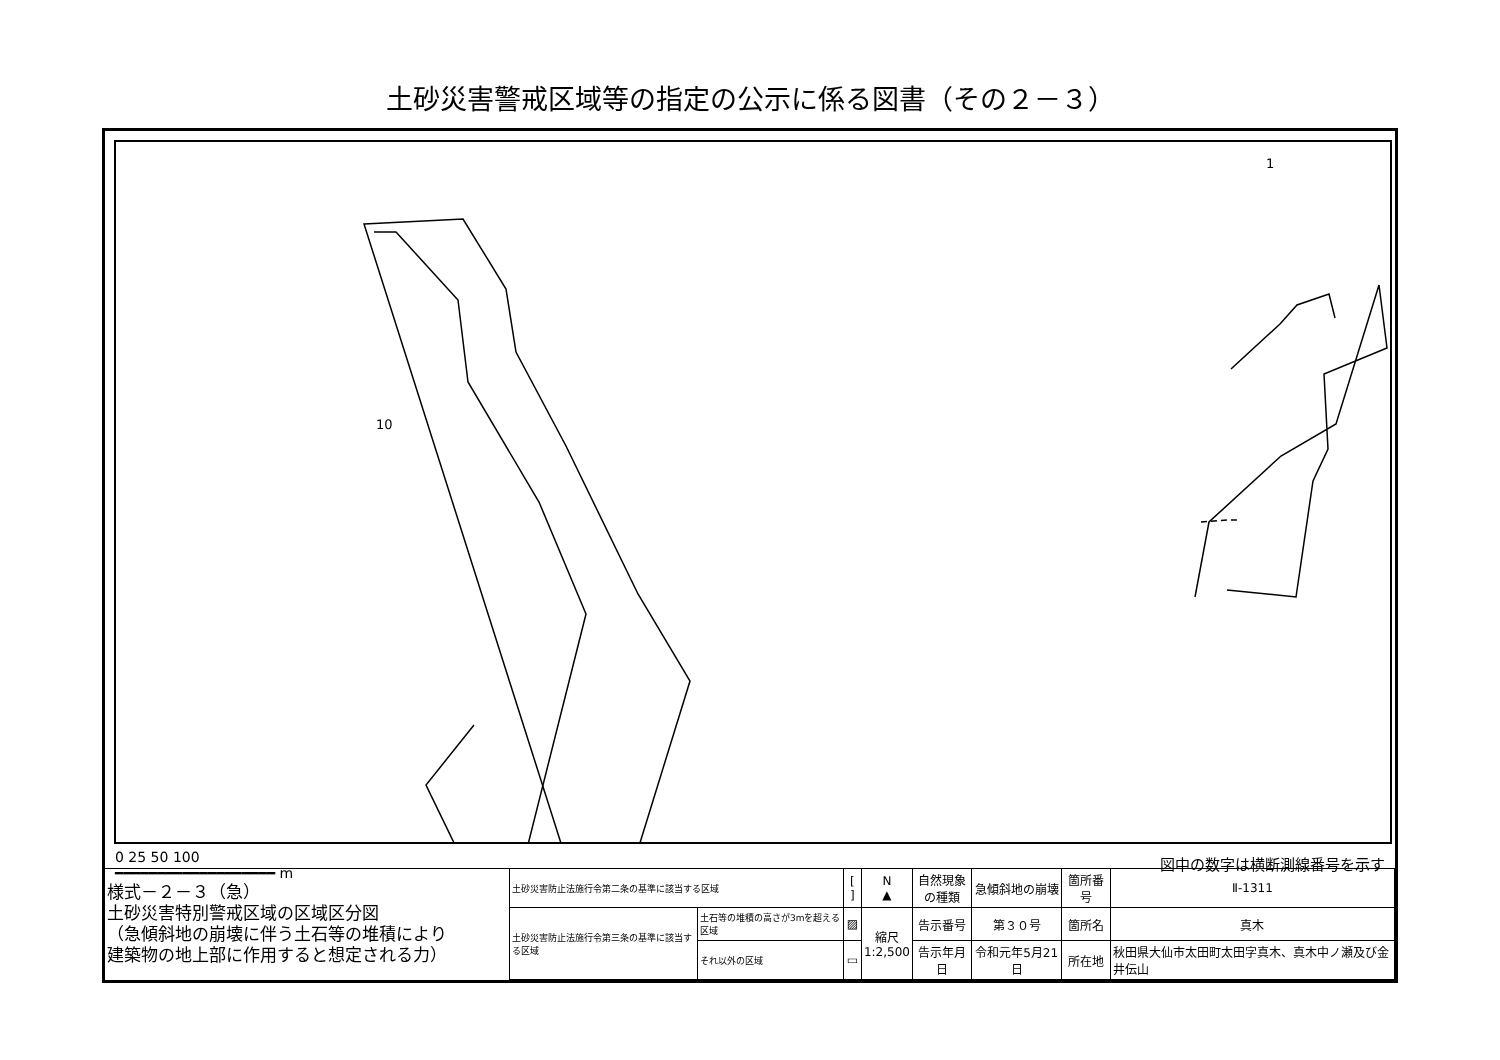土砂災害警戒区域等の指定の公示に係る図書（その２－３）
10
1
0 25 50 100
━━━━━━━━━━━━━━━━━━━ m
図中の数字は横断測線番号を示す
| 様式－２－３（急） 土砂災害特別警戒区域の区域区分図 （急傾斜地の崩壊に伴う土石等の堆積により 建築物の地上部に作用すると想定される力） | 土砂災害防止法施行令第二条の基準に該当する区域 | | [ ] | N ▲ | 自然現象 の種類 | 急傾斜地の崩壊 | 箇所番号 | Ⅱ-1311 |
| | 土砂災害防止法施行令第三条の基準に該当する区域 | 土石等の堆積の高さが3mを超える区域 | ▨ | 縮尺 1:2,500 | 告示番号 | 第３０号 | 箇所名 | 真木 |
| | | それ以外の区域 | ▭ | | 告示年月日 | 令和元年5月21日 | 所在地 | 秋田県大仙市太田町太田字真木、真木中ノ瀬及び金井伝山 |